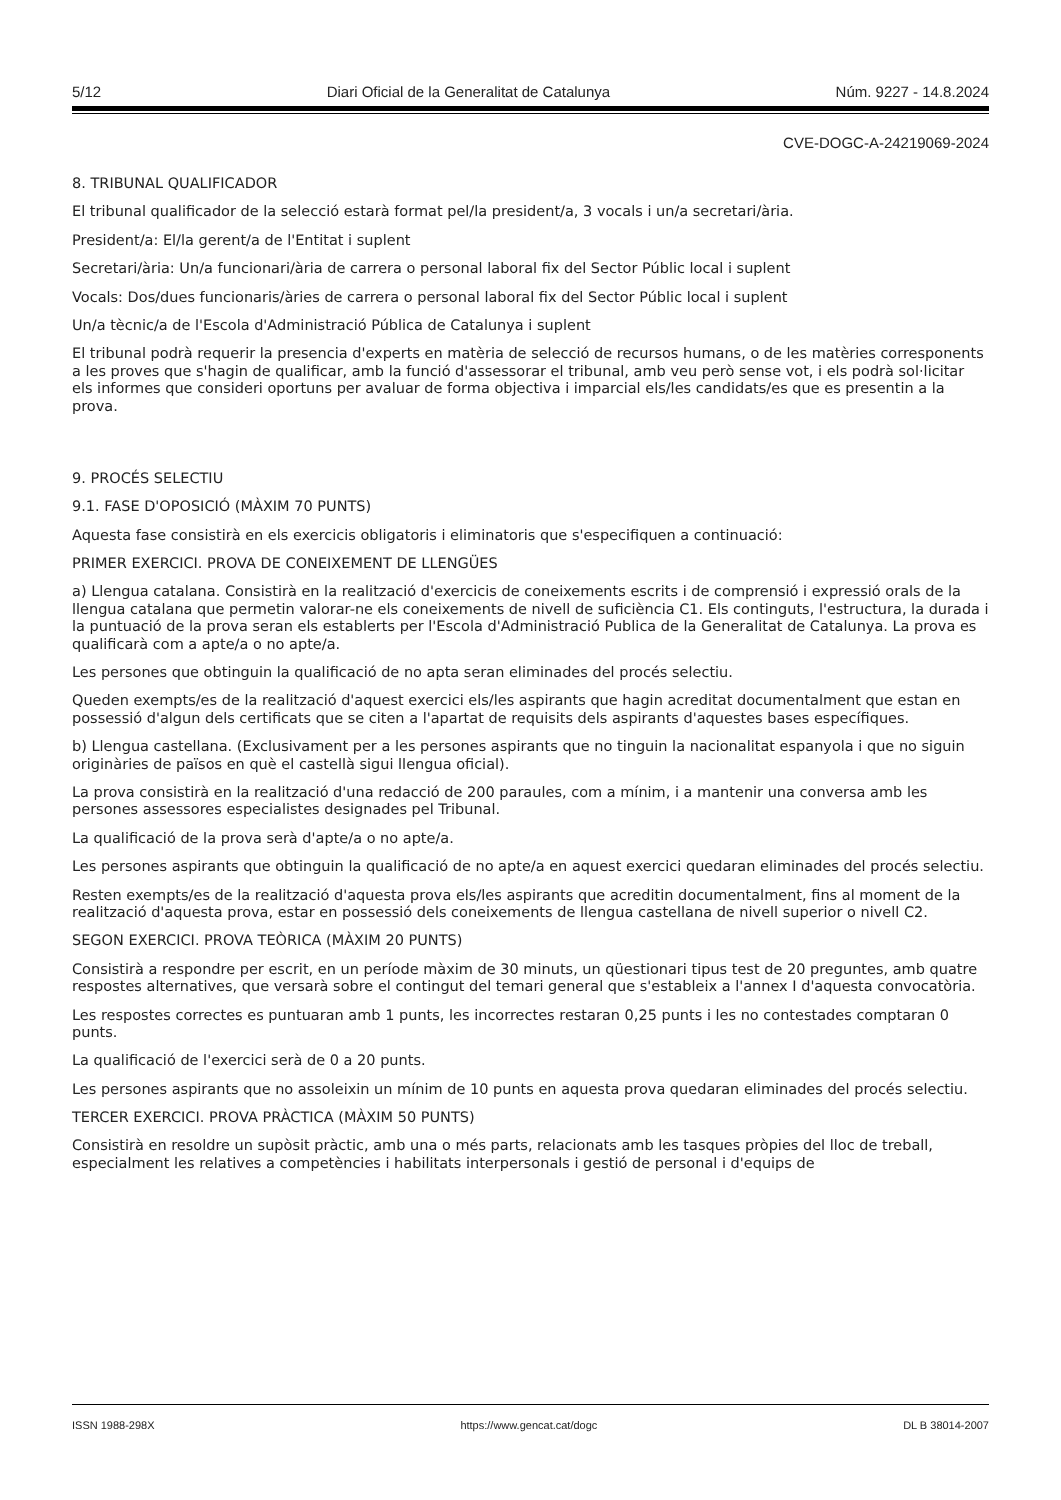5/12 Diari Oficial de la Generalitat de Catalunya Núm. 9227 - 14.8.2024
CVE-DOGC-A-24219069-2024
8. TRIBUNAL QUALIFICADOR
El tribunal qualificador de la selecció estarà format pel/la president/a, 3 vocals i un/a secretari/ària.
President/a: El/la gerent/a de l'Entitat i suplent
Secretari/ària: Un/a funcionari/ària de carrera o personal laboral fix del Sector Públic local i suplent
Vocals: Dos/dues funcionaris/àries de carrera o personal laboral fix del Sector Públic local i suplent
Un/a tècnic/a de l'Escola d'Administració Pública de Catalunya i suplent
El tribunal podrà requerir la presencia d'experts en matèria de selecció de recursos humans, o de les matèries corresponents a les proves que s'hagin de qualificar, amb la funció d'assessorar el tribunal, amb veu però sense vot, i els podrà sol·licitar els informes que consideri oportuns per avaluar de forma objectiva i imparcial els/les candidats/es que es presentin a la prova.
9. PROCÉS SELECTIU
9.1. FASE D'OPOSICIÓ (MÀXIM 70 PUNTS)
Aquesta fase consistirà en els exercicis obligatoris i eliminatoris que s'especifiquen a continuació:
PRIMER EXERCICI. PROVA DE CONEIXEMENT DE LLENGÜES
a) Llengua catalana. Consistirà en la realització d'exercicis de coneixements escrits i de comprensió i expressió orals de la llengua catalana que permetin valorar-ne els coneixements de nivell de suficiència C1. Els continguts, l'estructura, la durada i la puntuació de la prova seran els establerts per l'Escola d'Administració Publica de la Generalitat de Catalunya. La prova es qualificarà com a apte/a o no apte/a.
Les persones que obtinguin la qualificació de no apta seran eliminades del procés selectiu.
Queden exempts/es de la realització d'aquest exercici els/les aspirants que hagin acreditat documentalment que estan en possessió d'algun dels certificats que se citen a l'apartat de requisits dels aspirants d'aquestes bases específiques.
b) Llengua castellana. (Exclusivament per a les persones aspirants que no tinguin la nacionalitat espanyola i que no siguin originàries de països en què el castellà sigui llengua oficial).
La prova consistirà en la realització d'una redacció de 200 paraules, com a mínim, i a mantenir una conversa amb les persones assessores especialistes designades pel Tribunal.
La qualificació de la prova serà d'apte/a o no apte/a.
Les persones aspirants que obtinguin la qualificació de no apte/a en aquest exercici quedaran eliminades del procés selectiu.
Resten exempts/es de la realització d'aquesta prova els/les aspirants que acreditin documentalment, fins al moment de la realització d'aquesta prova, estar en possessió dels coneixements de llengua castellana de nivell superior o nivell C2.
SEGON EXERCICI. PROVA TEÒRICA (MÀXIM 20 PUNTS)
Consistirà a respondre per escrit, en un període màxim de 30 minuts, un qüestionari tipus test de 20 preguntes, amb quatre respostes alternatives, que versarà sobre el contingut del temari general que s'estableix a l'annex I d'aquesta convocatòria.
Les respostes correctes es puntuaran amb 1 punts, les incorrectes restaran 0,25 punts i les no contestades comptaran 0 punts.
La qualificació de l'exercici serà de 0 a 20 punts.
Les persones aspirants que no assoleixin un mínim de 10 punts en aquesta prova quedaran eliminades del procés selectiu.
TERCER EXERCICI. PROVA PRÀCTICA (MÀXIM 50 PUNTS)
Consistirà en resoldre un supòsit pràctic, amb una o més parts, relacionats amb les tasques pròpies del lloc de treball, especialment les relatives a competències i habilitats interpersonals i gestió de personal i d'equips de
ISSN 1988-298X https://www.gencat.cat/dogc DL B 38014-2007